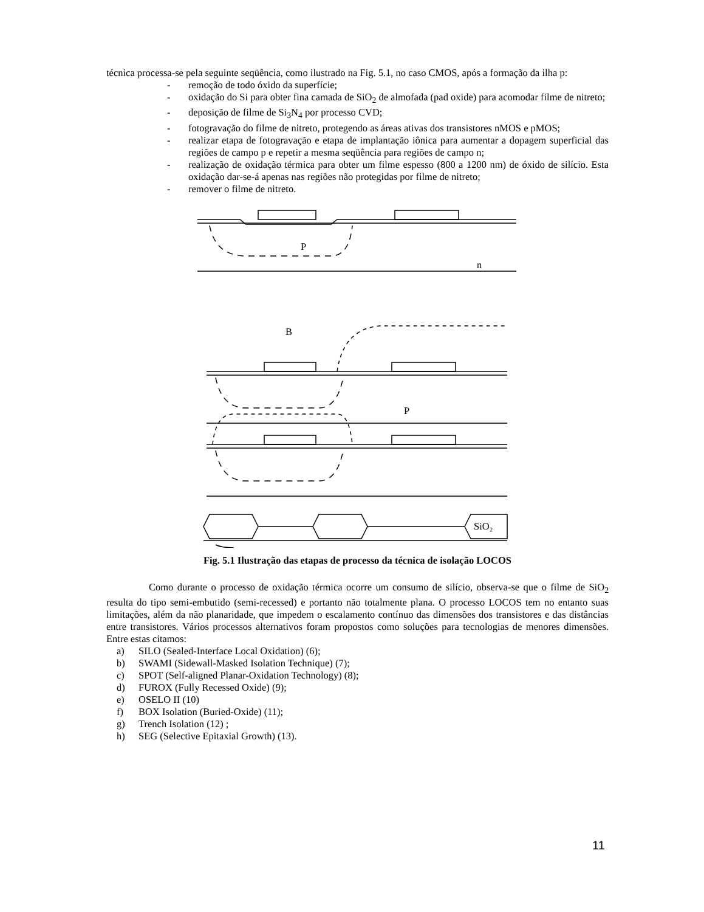técnica processa-se pela seguinte seqüência, como ilustrado na Fig. 5.1, no caso CMOS, após a formação da ilha p:
- remoção de todo óxido da superfície;
- oxidação do Si para obter fina camada de SiO<sub>2</sub> de almofada (pad oxide) para acomodar filme de nitreto;
- deposição de filme de Si<sub>3</sub>N<sub>4</sub> por processo CVD;
- fotogravação do filme de nitreto, protegendo as áreas ativas dos transistores nMOS e pMOS;
- realizar etapa de fotogravação e etapa de implantação iônica para aumentar a dopagem superficial das regiões de campo p e repetir a mesma seqüência para regiões de campo n;
- realização de oxidação térmica para obter um filme espesso (800 a 1200 nm) de óxido de silício. Esta oxidação dar-se-á apenas nas regiões não protegidas por filme de nitreto;
- remover o filme de nitreto.
P
n
B
P
SiO₂
Fig. 5.1 Ilustração das etapas de processo da técnica de isolação LOCOS
Como durante o processo de oxidação térmica ocorre um consumo de silício, observa-se que o filme de SiO<sub>2</sub> resulta do tipo semi-embutido (semi-recessed) e portanto não totalmente plana. O processo LOCOS tem no entanto suas limitações, além da não planaridade, que impedem o escalamento contínuo das dimensões dos transistores e das distâncias entre transistores. Vários processos alternativos foram propostos como soluções para tecnologias de menores dimensões. Entre estas citamos:
a) SILO (Sealed-Interface Local Oxidation) (6);
b) SWAMI (Sidewall-Masked Isolation Technique) (7);
c) SPOT (Self-aligned Planar-Oxidation Technology) (8);
d) FUROX (Fully Recessed Oxide) (9);
e) OSELO II (10)
f) BOX Isolation (Buried-Oxide) (11);
g) Trench Isolation (12) ;
h) SEG (Selective Epitaxial Growth) (13).
11